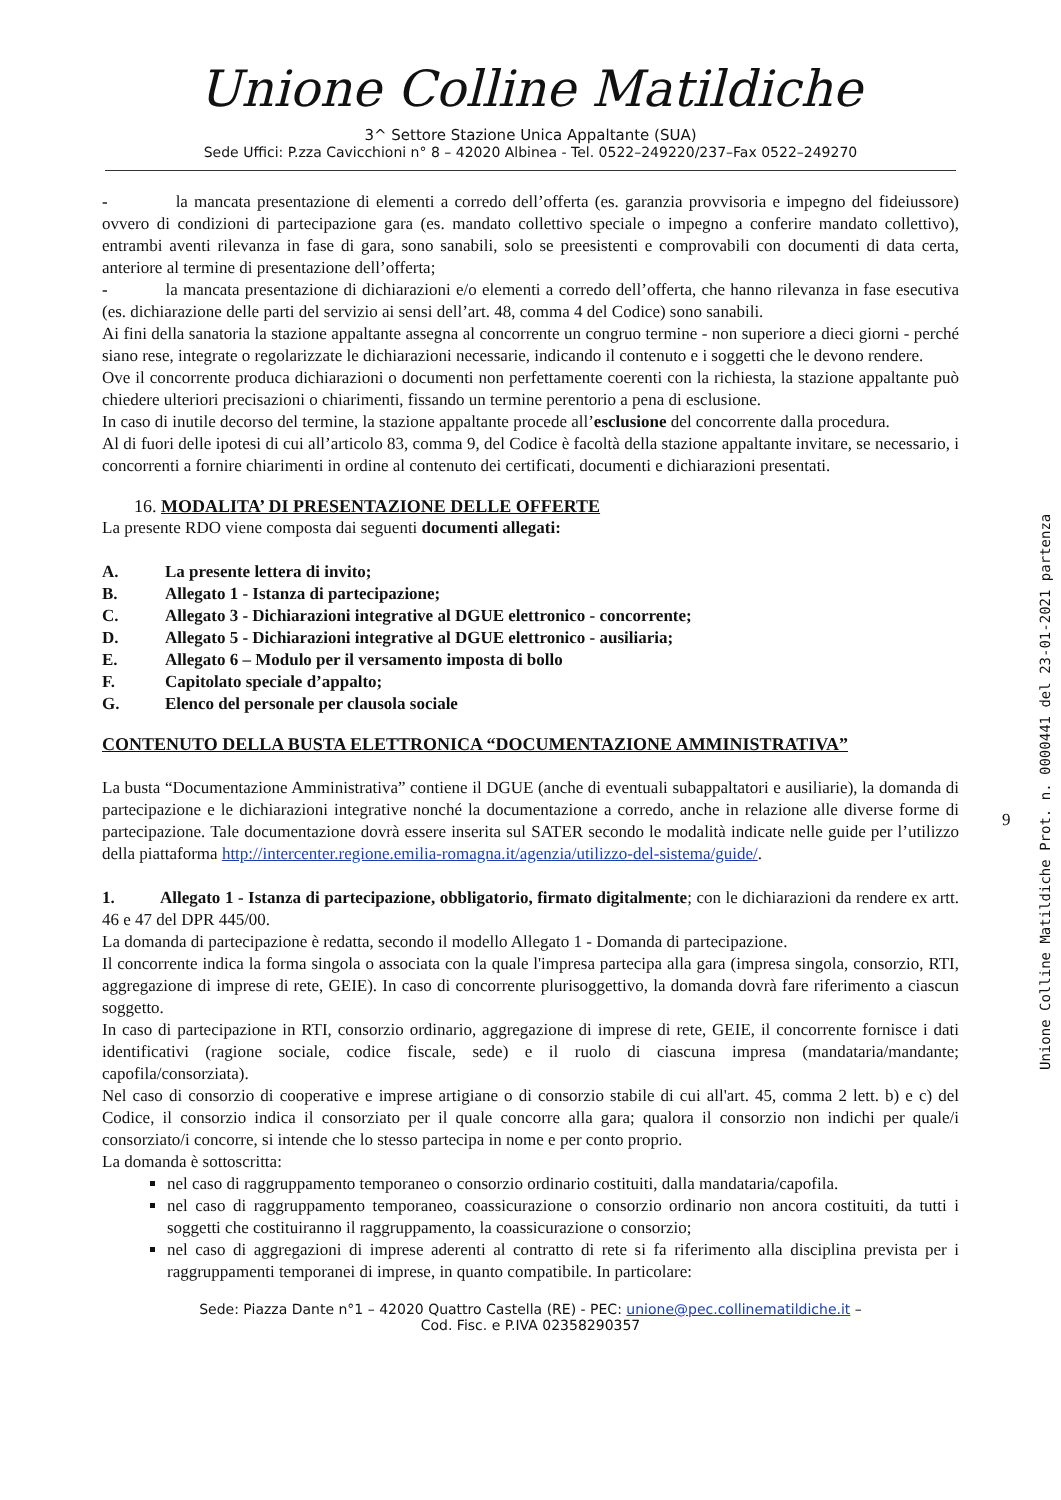Unione Colline Matildiche
3^ Settore Stazione Unica Appaltante (SUA)
Sede Uffici: P.zza Cavicchioni n° 8 – 42020 Albinea - Tel. 0522–249220/237–Fax 0522–249270
- la mancata presentazione di elementi a corredo dell’offerta (es. garanzia provvisoria e impegno del fideiussore) ovvero di condizioni di partecipazione gara (es. mandato collettivo speciale o impegno a conferire mandato collettivo), entrambi aventi rilevanza in fase di gara, sono sanabili, solo se preesistenti e comprovabili con documenti di data certa, anteriore al termine di presentazione dell’offerta;
- la mancata presentazione di dichiarazioni e/o elementi a corredo dell’offerta, che hanno rilevanza in fase esecutiva (es. dichiarazione delle parti del servizio ai sensi dell’art. 48, comma 4 del Codice) sono sanabili.
Ai fini della sanatoria la stazione appaltante assegna al concorrente un congruo termine - non superiore a dieci giorni - perché siano rese, integrate o regolarizzate le dichiarazioni necessarie, indicando il contenuto e i soggetti che le devono rendere.
Ove il concorrente produca dichiarazioni o documenti non perfettamente coerenti con la richiesta, la stazione appaltante può chiedere ulteriori precisazioni o chiarimenti, fissando un termine perentorio a pena di esclusione.
In caso di inutile decorso del termine, la stazione appaltante procede all’esclusione del concorrente dalla procedura.
Al di fuori delle ipotesi di cui all’articolo 83, comma 9, del Codice è facoltà della stazione appaltante invitare, se necessario, i concorrenti a fornire chiarimenti in ordine al contenuto dei certificati, documenti e dichiarazioni presentati.
16. MODALITA’ DI PRESENTAZIONE DELLE OFFERTE
La presente RDO viene composta dai seguenti documenti allegati:
A. La presente lettera di invito;
B. Allegato 1 - Istanza di partecipazione;
C. Allegato 3 - Dichiarazioni integrative al DGUE elettronico - concorrente;
D. Allegato 5 - Dichiarazioni integrative al DGUE elettronico - ausiliaria;
E. Allegato 6 – Modulo per il versamento imposta di bollo
F. Capitolato speciale d’appalto;
G. Elenco del personale per clausola sociale
CONTENUTO DELLA BUSTA ELETTRONICA “DOCUMENTAZIONE AMMINISTRATIVA”
La busta “Documentazione Amministrativa” contiene il DGUE (anche di eventuali subappaltatori e ausiliarie), la domanda di partecipazione e le dichiarazioni integrative nonché la documentazione a corredo, anche in relazione alle diverse forme di partecipazione. Tale documentazione dovrà essere inserita sul SATER secondo le modalità indicate nelle guide per l’utilizzo della piattaforma http://intercenter.regione.emilia-romagna.it/agenzia/utilizzo-del-sistema/guide/.
1. Allegato 1 - Istanza di partecipazione, obbligatorio, firmato digitalmente; con le dichiarazioni da rendere ex artt. 46 e 47 del DPR 445/00.
La domanda di partecipazione è redatta, secondo il modello Allegato 1 - Domanda di partecipazione.
Il concorrente indica la forma singola o associata con la quale l'impresa partecipa alla gara (impresa singola, consorzio, RTI, aggregazione di imprese di rete, GEIE). In caso di concorrente plurisoggettivo, la domanda dovrà fare riferimento a ciascun soggetto.
In caso di partecipazione in RTI, consorzio ordinario, aggregazione di imprese di rete, GEIE, il concorrente fornisce i dati identificativi (ragione sociale, codice fiscale, sede) e il ruolo di ciascuna impresa (mandataria/mandante; capofila/consorziata).
Nel caso di consorzio di cooperative e imprese artigiane o di consorzio stabile di cui all'art. 45, comma 2 lett. b) e c) del Codice, il consorzio indica il consorziato per il quale concorre alla gara; qualora il consorzio non indichi per quale/i consorziato/i concorre, si intende che lo stesso partecipa in nome e per conto proprio.
La domanda è sottoscritta:
nel caso di raggruppamento temporaneo o consorzio ordinario costituiti, dalla mandataria/capofila.
nel caso di raggruppamento temporaneo, coassicurazione o consorzio ordinario non ancora costituiti, da tutti i soggetti che costituiranno il raggruppamento, la coassicurazione o consorzio;
nel caso di aggregazioni di imprese aderenti al contratto di rete si fa riferimento alla disciplina prevista per i raggruppamenti temporanei di imprese, in quanto compatibile. In particolare:
Sede: Piazza Dante n°1 – 42020 Quattro Castella (RE) - PEC: unione@pec.collinematildiche.it –
Cod. Fisc. e P.IVA 02358290357
9
Unione Colline Matildiche Prot. n. 0000441 del 23-01-2021 partenza